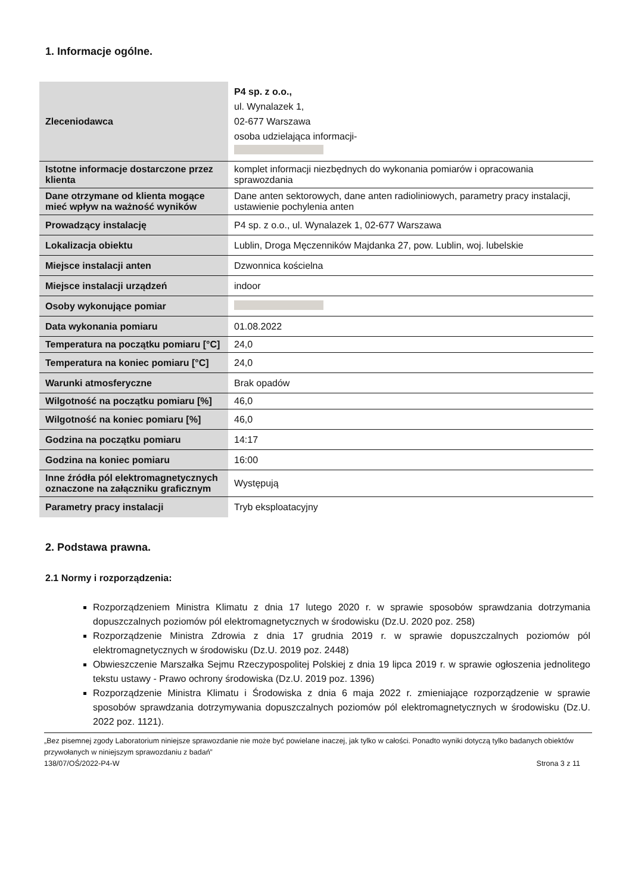1. Informacje ogólne.
| Zleceniodawca | P4 sp. z o.o., ul. Wynalazek 1, 02-677 Warszawa osoba udzielająca informacji- |
| Istotne informacje dostarczone przez klienta | komplet informacji niezbędnych do wykonania pomiarów i opracowania sprawozdania |
| Dane otrzymane od klienta mogące mieć wpływ na ważność wyników | Dane anten sektorowych, dane anten radioliniowych, parametry pracy instalacji, ustawienie pochylenia anten |
| Prowadzący instalację | P4 sp. z o.o., ul. Wynalazek 1, 02-677 Warszawa |
| Lokalizacja obiektu | Lublin, Droga Męczenników Majdanka 27, pow. Lublin, woj. lubelskie |
| Miejsce instalacji anten | Dzwonnica kościelna |
| Miejsce instalacji urządzeń | indoor |
| Osoby wykonujące pomiar | |
| Data wykonania pomiaru | 01.08.2022 |
| Temperatura na początku pomiaru [°C] | 24,0 |
| Temperatura na koniec pomiaru [°C] | 24,0 |
| Warunki atmosferyczne | Brak opadów |
| Wilgotność na początku pomiaru [%] | 46,0 |
| Wilgotność na koniec pomiaru [%] | 46,0 |
| Godzina na początku pomiaru | 14:17 |
| Godzina na koniec pomiaru | 16:00 |
| Inne źródła pól elektromagnetycznych oznaczone na załączniku graficznym | Występują |
| Parametry pracy instalacji | Tryb eksploatacyjny |
2. Podstawa prawna.
2.1 Normy i rozporządzenia:
Rozporządzeniem Ministra Klimatu z dnia 17 lutego 2020 r. w sprawie sposobów sprawdzania dotrzymania dopuszczalnych poziomów pól elektromagnetycznych w środowisku (Dz.U. 2020 poz. 258)
Rozporządzenie Ministra Zdrowia z dnia 17 grudnia 2019 r. w sprawie dopuszczalnych poziomów pól elektromagnetycznych w środowisku (Dz.U. 2019 poz. 2448)
Obwieszczenie Marszałka Sejmu Rzeczypospolitej Polskiej z dnia 19 lipca 2019 r. w sprawie ogłoszenia jednolitego tekstu ustawy - Prawo ochrony środowiska (Dz.U. 2019 poz. 1396)
Rozporządzenie Ministra Klimatu i Środowiska z dnia 6 maja 2022 r. zmieniające rozporządzenie w sprawie sposobów sprawdzania dotrzymywania dopuszczalnych poziomów pól elektromagnetycznych w środowisku (Dz.U. 2022 poz. 1121).
„Bez pisemnej zgody Laboratorium niniejsze sprawozdanie nie może być powielane inaczej, jak tylko w całości. Ponadto wyniki dotyczą tylko badanych obiektów przywołanych w niniejszym sprawozdaniu z badań”
138/07/OŚ/2022-P4-W Strona 3 z 11